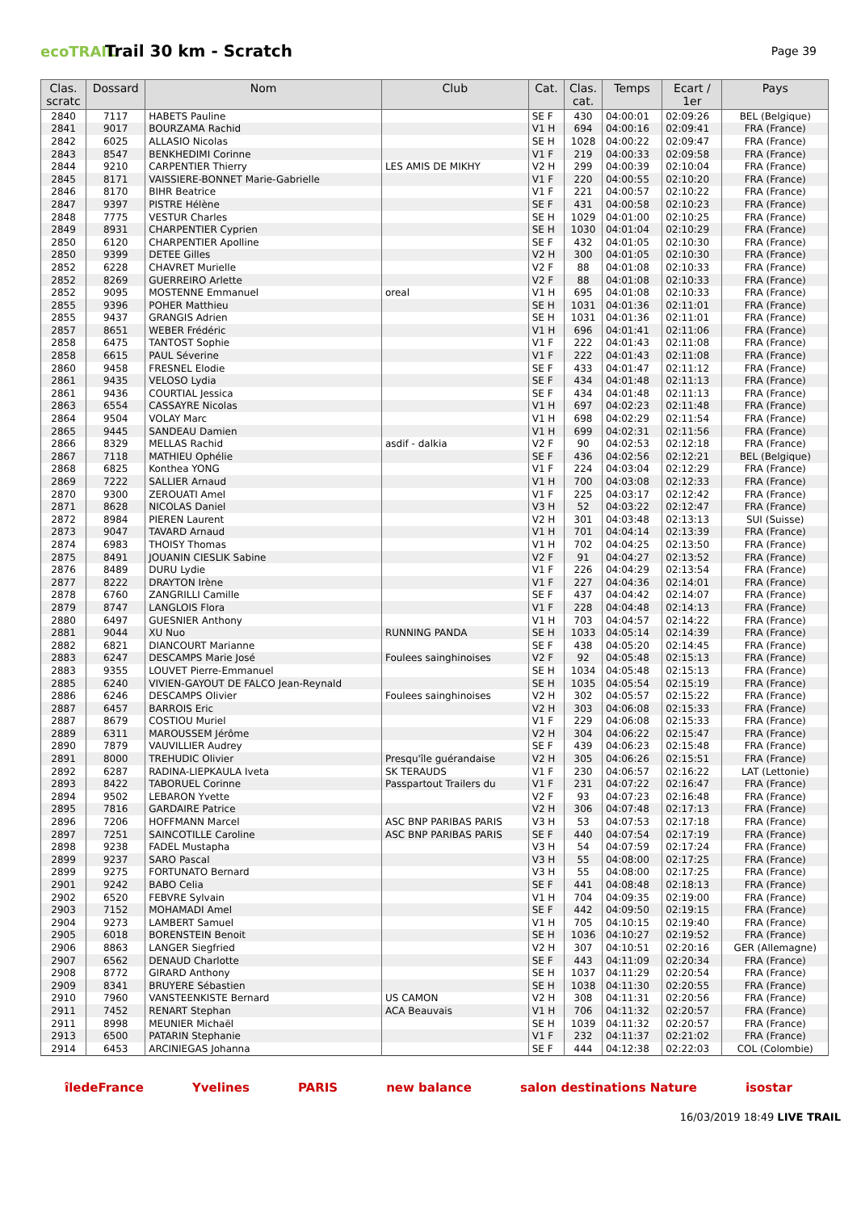ecoTRAIL
Trail 30 km - Scratch
Page 39
| Clas. scratc | Dossard | Nom | Club | Cat. | Clas. cat. | Temps | Ecart / 1er | Pays |
| --- | --- | --- | --- | --- | --- | --- | --- | --- |
| 2840 | 7117 | HABETS Pauline | | SE F | 430 | 04:00:01 | 02:09:26 | BEL (Belgique) |
| 2841 | 9017 | BOURZAMA Rachid | | V1 H | 694 | 04:00:16 | 02:09:41 | FRA (France) |
| 2842 | 6025 | ALLASIO Nicolas | | SE H | 1028 | 04:00:22 | 02:09:47 | FRA (France) |
| 2843 | 8547 | BENKHEDIMI Corinne | | V1 F | 219 | 04:00:33 | 02:09:58 | FRA (France) |
| 2844 | 9210 | CARPENTIER Thierry | LES AMIS DE MIKHY | V2 H | 299 | 04:00:39 | 02:10:04 | FRA (France) |
| 2845 | 8171 | VAISSIERE-BONNET Marie-Gabrielle | | V1 F | 220 | 04:00:55 | 02:10:20 | FRA (France) |
| 2846 | 8170 | BIHR Beatrice | | V1 F | 221 | 04:00:57 | 02:10:22 | FRA (France) |
| 2847 | 9397 | PISTRE Hélène | | SE F | 431 | 04:00:58 | 02:10:23 | FRA (France) |
| 2848 | 7775 | VESTUR Charles | | SE H | 1029 | 04:01:00 | 02:10:25 | FRA (France) |
| 2849 | 8931 | CHARPENTIER Cyprien | | SE H | 1030 | 04:01:04 | 02:10:29 | FRA (France) |
| 2850 | 6120 | CHARPENTIER Apolline | | SE F | 432 | 04:01:05 | 02:10:30 | FRA (France) |
| 2850 | 9399 | DETEE Gilles | | V2 H | 300 | 04:01:05 | 02:10:30 | FRA (France) |
| 2852 | 6228 | CHAVRET Murielle | | V2 F | 88 | 04:01:08 | 02:10:33 | FRA (France) |
| 2852 | 8269 | GUERREIRO Arlette | | V2 F | 88 | 04:01:08 | 02:10:33 | FRA (France) |
| 2852 | 9095 | MOSTENNE Emmanuel | oreal | V1 H | 695 | 04:01:08 | 02:10:33 | FRA (France) |
| 2855 | 9396 | POHER Matthieu | | SE H | 1031 | 04:01:36 | 02:11:01 | FRA (France) |
| 2855 | 9437 | GRANGIS Adrien | | SE H | 1031 | 04:01:36 | 02:11:01 | FRA (France) |
| 2857 | 8651 | WEBER Frédéric | | V1 H | 696 | 04:01:41 | 02:11:06 | FRA (France) |
| 2858 | 6475 | TANTOST Sophie | | V1 F | 222 | 04:01:43 | 02:11:08 | FRA (France) |
| 2858 | 6615 | PAUL Séverine | | V1 F | 222 | 04:01:43 | 02:11:08 | FRA (France) |
| 2860 | 9458 | FRESNEL Elodie | | SE F | 433 | 04:01:47 | 02:11:12 | FRA (France) |
| 2861 | 9435 | VELOSO Lydia | | SE F | 434 | 04:01:48 | 02:11:13 | FRA (France) |
| 2861 | 9436 | COURTIAL Jessica | | SE F | 434 | 04:01:48 | 02:11:13 | FRA (France) |
| 2863 | 6554 | CASSAYRE Nicolas | | V1 H | 697 | 04:02:23 | 02:11:48 | FRA (France) |
| 2864 | 9504 | VOLAY Marc | | V1 H | 698 | 04:02:29 | 02:11:54 | FRA (France) |
| 2865 | 9445 | SANDEAU Damien | | V1 H | 699 | 04:02:31 | 02:11:56 | FRA (France) |
| 2866 | 8329 | MELLAS Rachid | asdif - dalkia | V2 F | 90 | 04:02:53 | 02:12:18 | FRA (France) |
| 2867 | 7118 | MATHIEU Ophélie | | SE F | 436 | 04:02:56 | 02:12:21 | BEL (Belgique) |
| 2868 | 6825 | Konthea YONG | | V1 F | 224 | 04:03:04 | 02:12:29 | FRA (France) |
| 2869 | 7222 | SALLIER Arnaud | | V1 H | 700 | 04:03:08 | 02:12:33 | FRA (France) |
| 2870 | 9300 | ZEROUATI Amel | | V1 F | 225 | 04:03:17 | 02:12:42 | FRA (France) |
| 2871 | 8628 | NICOLAS Daniel | | V3 H | 52 | 04:03:22 | 02:12:47 | FRA (France) |
| 2872 | 8984 | PIEREN Laurent | | V2 H | 301 | 04:03:48 | 02:13:13 | SUI (Suisse) |
| 2873 | 9047 | TAVARD Arnaud | | V1 H | 701 | 04:04:14 | 02:13:39 | FRA (France) |
| 2874 | 6983 | THOISY Thomas | | V1 H | 702 | 04:04:25 | 02:13:50 | FRA (France) |
| 2875 | 8491 | JOUANIN CIESLIK Sabine | | V2 F | 91 | 04:04:27 | 02:13:52 | FRA (France) |
| 2876 | 8489 | DURU Lydie | | V1 F | 226 | 04:04:29 | 02:13:54 | FRA (France) |
| 2877 | 8222 | DRAYTON Irène | | V1 F | 227 | 04:04:36 | 02:14:01 | FRA (France) |
| 2878 | 6760 | ZANGRILLI Camille | | SE F | 437 | 04:04:42 | 02:14:07 | FRA (France) |
| 2879 | 8747 | LANGLOIS Flora | | V1 F | 228 | 04:04:48 | 02:14:13 | FRA (France) |
| 2880 | 6497 | GUESNIER Anthony | | V1 H | 703 | 04:04:57 | 02:14:22 | FRA (France) |
| 2881 | 9044 | XU Nuo | RUNNING PANDA | SE H | 1033 | 04:05:14 | 02:14:39 | FRA (France) |
| 2882 | 6821 | DIANCOURT Marianne | | SE F | 438 | 04:05:20 | 02:14:45 | FRA (France) |
| 2883 | 6247 | DESCAMPS Marie José | Foulees sainghinoises | V2 F | 92 | 04:05:48 | 02:15:13 | FRA (France) |
| 2883 | 9355 | LOUVET Pierre-Emmanuel | | SE H | 1034 | 04:05:48 | 02:15:13 | FRA (France) |
| 2885 | 6240 | VIVIEN-GAYOUT DE FALCO Jean-Reynald | | SE H | 1035 | 04:05:54 | 02:15:19 | FRA (France) |
| 2886 | 6246 | DESCAMPS Olivier | Foulees sainghinoises | V2 H | 302 | 04:05:57 | 02:15:22 | FRA (France) |
| 2887 | 6457 | BARROIS Eric | | V2 H | 303 | 04:06:08 | 02:15:33 | FRA (France) |
| 2887 | 8679 | COSTIOU Muriel | | V1 F | 229 | 04:06:08 | 02:15:33 | FRA (France) |
| 2889 | 6311 | MAROUSSEM Jérôme | | V2 H | 304 | 04:06:22 | 02:15:47 | FRA (France) |
| 2890 | 7879 | VAUVILLIER Audrey | | SE F | 439 | 04:06:23 | 02:15:48 | FRA (France) |
| 2891 | 8000 | TREHUDIC Olivier | Presqu'île guérandaise | V2 H | 305 | 04:06:26 | 02:15:51 | FRA (France) |
| 2892 | 6287 | RADINA-LIEPKAULA Iveta | SK TERAUDS | V1 F | 230 | 04:06:57 | 02:16:22 | LAT (Lettonie) |
| 2893 | 8422 | TABORUEL Corinne | Passpartout Trailers du | V1 F | 231 | 04:07:22 | 02:16:47 | FRA (France) |
| 2894 | 9502 | LEBARON Yvette | | V2 F | 93 | 04:07:23 | 02:16:48 | FRA (France) |
| 2895 | 7816 | GARDAIRE Patrice | | V2 H | 306 | 04:07:48 | 02:17:13 | FRA (France) |
| 2896 | 7206 | HOFFMANN Marcel | ASC BNP PARIBAS PARIS | V3 H | 53 | 04:07:53 | 02:17:18 | FRA (France) |
| 2897 | 7251 | SAINCOTILLE Caroline | ASC BNP PARIBAS PARIS | SE F | 440 | 04:07:54 | 02:17:19 | FRA (France) |
| 2898 | 9238 | FADEL Mustapha | | V3 H | 54 | 04:07:59 | 02:17:24 | FRA (France) |
| 2899 | 9237 | SARO Pascal | | V3 H | 55 | 04:08:00 | 02:17:25 | FRA (France) |
| 2899 | 9275 | FORTUNATO Bernard | | V3 H | 55 | 04:08:00 | 02:17:25 | FRA (France) |
| 2901 | 9242 | BABO Celia | | SE F | 441 | 04:08:48 | 02:18:13 | FRA (France) |
| 2902 | 6520 | FEBVRE Sylvain | | V1 H | 704 | 04:09:35 | 02:19:00 | FRA (France) |
| 2903 | 7152 | MOHAMADI Amel | | SE F | 442 | 04:09:50 | 02:19:15 | FRA (France) |
| 2904 | 9273 | LAMBERT Samuel | | V1 H | 705 | 04:10:15 | 02:19:40 | FRA (France) |
| 2905 | 6018 | BORENSTEIN Benoit | | SE H | 1036 | 04:10:27 | 02:19:52 | FRA (France) |
| 2906 | 8863 | LANGER Siegfried | | V2 H | 307 | 04:10:51 | 02:20:16 | GER (Allemagne) |
| 2907 | 6562 | DENAUD Charlotte | | SE F | 443 | 04:11:09 | 02:20:34 | FRA (France) |
| 2908 | 8772 | GIRARD Anthony | | SE H | 1037 | 04:11:29 | 02:20:54 | FRA (France) |
| 2909 | 8341 | BRUYERE Sébastien | | SE H | 1038 | 04:11:30 | 02:20:55 | FRA (France) |
| 2910 | 7960 | VANSTEENKISTE Bernard | US CAMON | V2 H | 308 | 04:11:31 | 02:20:56 | FRA (France) |
| 2911 | 7452 | RENART Stephan | ACA Beauvais | V1 H | 706 | 04:11:32 | 02:20:57 | FRA (France) |
| 2911 | 8998 | MEUNIER Michaël | | SE H | 1039 | 04:11:32 | 02:20:57 | FRA (France) |
| 2913 | 6500 | PATARIN Stephanie | | V1 F | 232 | 04:11:37 | 02:21:02 | FRA (France) |
| 2914 | 6453 | ARCINIEGAS Johanna | | SE F | 444 | 04:12:38 | 02:22:03 | COL (Colombie) |
îledeFrance Yvelines PARIS new balance salon destinations Nature isostar
16/03/2019 18:49 LIVE TRAIL